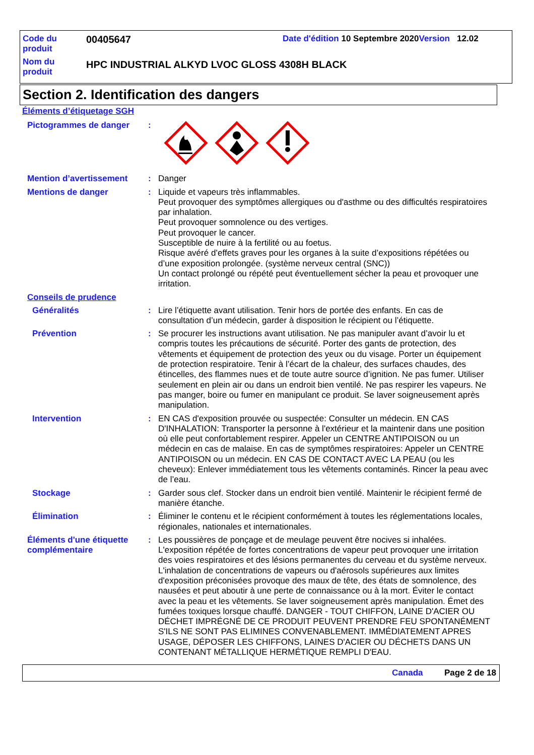Code du produit
00405647
Date d'édition 10 Septembre 2020Version 12.02
Nom du produit
HPC INDUSTRIAL ALKYD LVOC GLOSS 4308H BLACK
Section 2. Identification des dangers
Éléments d’étiquetage SGH
Pictogrammes de danger :
Mention d’avertissement : Danger
Mentions de danger : Liquide et vapeurs très inflammables.
Peut provoquer des symptômes allergiques ou d'asthme ou des difficultés respiratoires par inhalation.
Peut provoquer somnolence ou des vertiges.
Peut provoquer le cancer.
Susceptible de nuire à la fertilité ou au foetus.
Risque avéré d’effets graves pour les organes à la suite d’expositions répétées ou d’une exposition prolongée. (système nerveux central (SNC))
Un contact prolongé ou répété peut éventuellement sécher la peau et provoquer une irritation.
Conseils de prudence
Généralités : Lire l’étiquette avant utilisation. Tenir hors de portée des enfants. En cas de consultation d’un médecin, garder à disposition le récipient ou l’étiquette.
Prévention : Se procurer les instructions avant utilisation. Ne pas manipuler avant d’avoir lu et compris toutes les précautions de sécurité. Porter des gants de protection, des vêtements et équipement de protection des yeux ou du visage. Porter un équipement de protection respiratoire. Tenir à l’écart de la chaleur, des surfaces chaudes, des étincelles, des flammes nues et de toute autre source d’ignition. Ne pas fumer. Utiliser seulement en plein air ou dans un endroit bien ventilé. Ne pas respirer les vapeurs. Ne pas manger, boire ou fumer en manipulant ce produit. Se laver soigneusement après manipulation.
Intervention : EN CAS d'exposition prouvée ou suspectée: Consulter un médecin. EN CAS D'INHALATION: Transporter la personne à l'extérieur et la maintenir dans une position où elle peut confortablement respirer. Appeler un CENTRE ANTIPOISON ou un médecin en cas de malaise. En cas de symptômes respiratoires: Appeler un CENTRE ANTIPOISON ou un médecin. EN CAS DE CONTACT AVEC LA PEAU (ou les cheveux): Enlever immédiatement tous les vêtements contaminés. Rincer la peau avec de l’eau.
Stockage : Garder sous clef. Stocker dans un endroit bien ventilé. Maintenir le récipient fermé de manière étanche.
Élimination : Éliminer le contenu et le récipient conformément à toutes les réglementations locales, régionales, nationales et internationales.
Éléments d'une étiquette complémentaire
: Les poussières de ponçage et de meulage peuvent être nocives si inhalées. L'exposition répétée de fortes concentrations de vapeur peut provoquer une irritation des voies respiratoires et des lésions permanentes du cerveau et du système nerveux. L'inhalation de concentrations de vapeurs ou d'aérosols supérieures aux limites d'exposition préconisées provoque des maux de tête, des états de somnolence, des nausées et peut aboutir à une perte de connaissance ou à la mort. Éviter le contact avec la peau et les vêtements. Se laver soigneusement après manipulation. Émet des fumées toxiques lorsque chauffé. DANGER - TOUT CHIFFON, LAINE D'ACIER OU DÉCHET IMPRÉGNÉ DE CE PRODUIT PEUVENT PRENDRE FEU SPONTANÉMENT S'ILS NE SONT PAS ELIMINES CONVENABLEMENT. IMMÉDIATEMENT APRES USAGE, DÉPOSER LES CHIFFONS, LAINES D'ACIER OU DÉCHETS DANS UN CONTENANT MÉTALLIQUE HERMÉTIQUE REMPLI D'EAU.
Canada Page 2 de 18